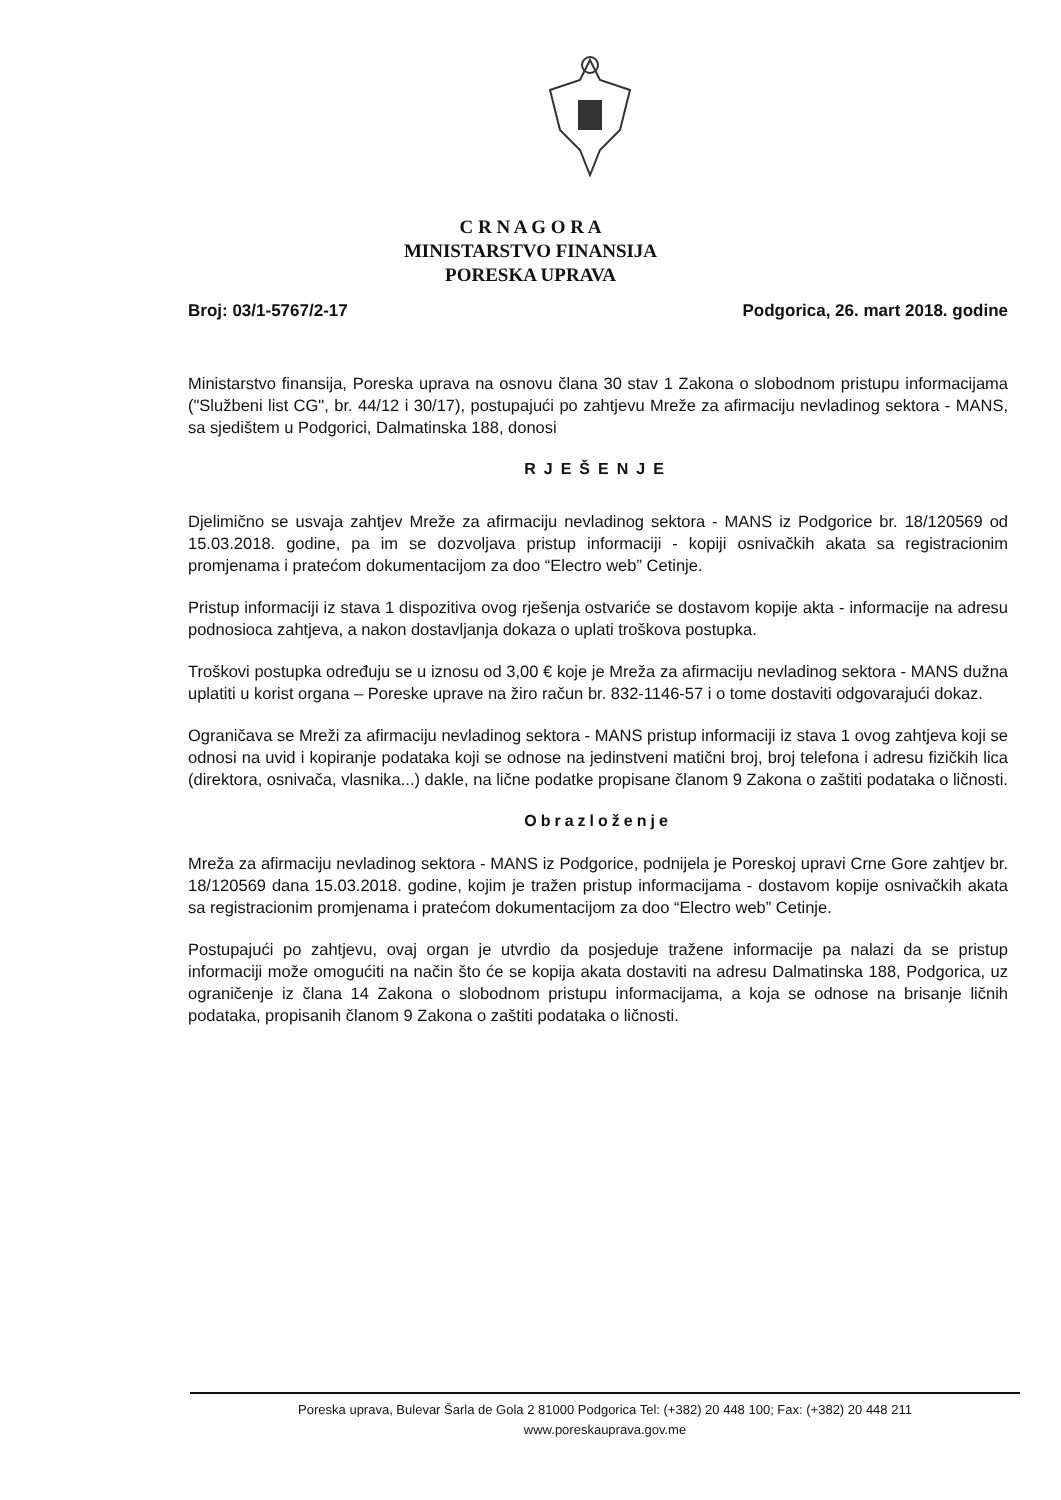C R N A G O R A
MINISTARSTVO FINANSIJA
PORESKA UPRAVA
Broj: 03/1-5767/2-17 Podgorica, 26. mart 2018. godine
Ministarstvo finansija, Poreska uprava na osnovu člana 30 stav 1 Zakona o slobodnom pristupu informacijama ("Službeni list CG", br. 44/12 i 30/17), postupajući po zahtjevu Mreže za afirmaciju nevladinog sektora - MANS, sa sjedištem u Podgorici, Dalmatinska 188, donosi
RJEŠENJE
Djelimično se usvaja zahtjev Mreže za afirmaciju nevladinog sektora - MANS iz Podgorice br. 18/120569 od 15.03.2018. godine, pa im se dozvoljava pristup informaciji - kopiji osnivačkih akata sa registracionim promjenama i pratećom dokumentacijom za doo “Electro web” Cetinje.
Pristup informaciji iz stava 1 dispozitiva ovog rješenja ostvariće se dostavom kopije akta - informacije na adresu podnosioca zahtjeva, a nakon dostavljanja dokaza o uplati troškova postupka.
Troškovi postupka određuju se u iznosu od 3,00 € koje je Mreža za afirmaciju nevladinog sektora - MANS dužna uplatiti u korist organa – Poreske uprave na žiro račun br. 832-1146-57 i o tome dostaviti odgovarajući dokaz.
Ograničava se Mreži za afirmaciju nevladinog sektora - MANS pristup informaciji iz stava 1 ovog zahtjeva koji se odnosi na uvid i kopiranje podataka koji se odnose na jedinstveni matični broj, broj telefona i adresu fizičkih lica (direktora, osnivača, vlasnika...) dakle, na lične podatke propisane članom 9 Zakona o zaštiti podataka o ličnosti.
Obrazloženje
Mreža za afirmaciju nevladinog sektora - MANS iz Podgorice, podnijela je Poreskoj upravi Crne Gore zahtjev br. 18/120569 dana 15.03.2018. godine, kojim je tražen pristup informacijama - dostavom kopije osnivačkih akata sa registracionim promjenama i pratećom dokumentacijom za doo “Electro web” Cetinje.
Postupajući po zahtjevu, ovaj organ je utvrdio da posjeduje tražene informacije pa nalazi da se pristup informaciji može omogućiti na način što će se kopija akata dostaviti na adresu Dalmatinska 188, Podgorica, uz ograničenje iz člana 14 Zakona o slobodnom pristupu informacijama, a koja se odnose na brisanje ličnih podataka, propisanih članom 9 Zakona o zaštiti podataka o ličnosti.
Poreska uprava, Bulevar Šarla de Gola 2 81000 Podgorica Tel: (+382) 20 448 100; Fax: (+382) 20 448 211
www.poreskauprava.gov.me